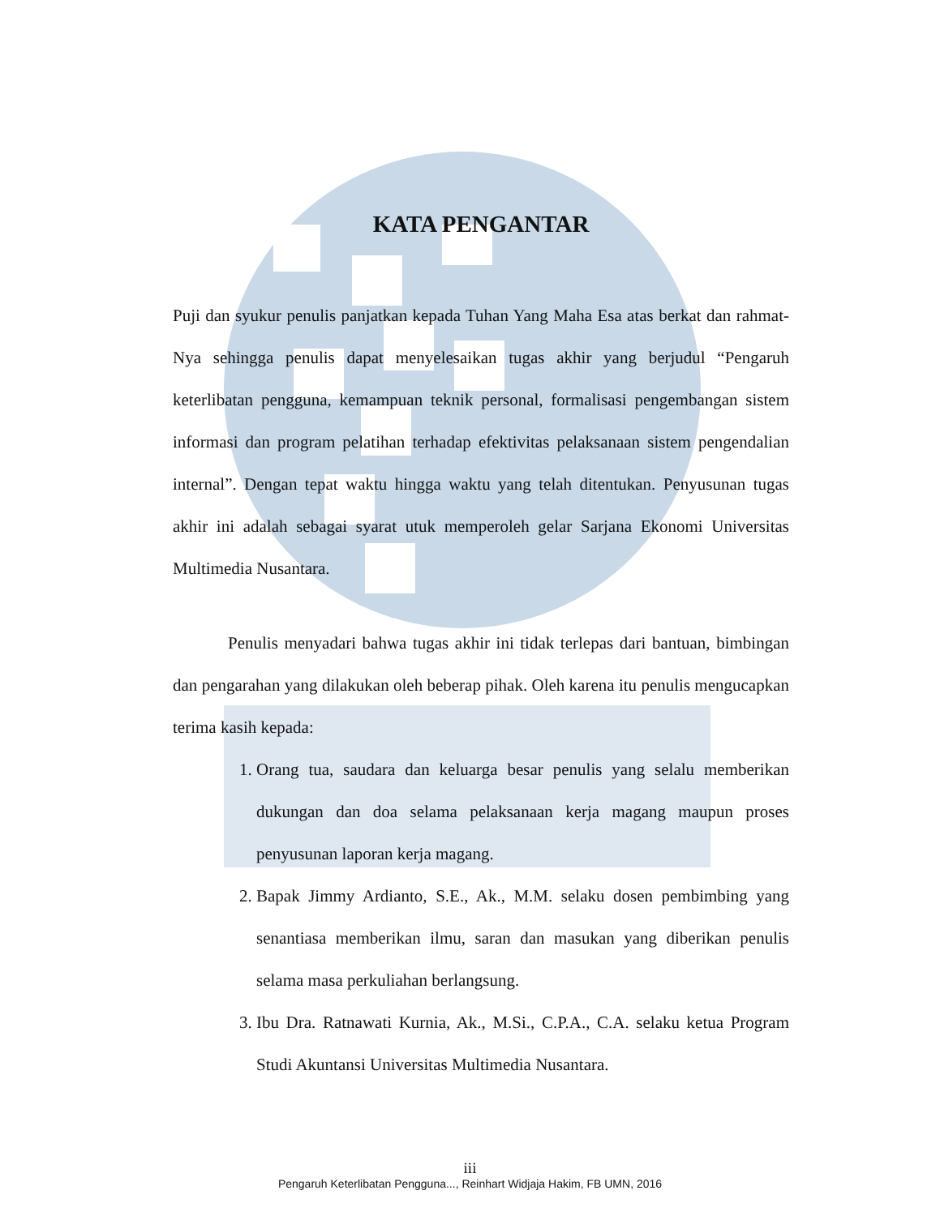KATA PENGANTAR
Puji dan syukur penulis panjatkan kepada Tuhan Yang Maha Esa atas berkat dan rahmat-Nya sehingga penulis dapat menyelesaikan tugas akhir yang berjudul “Pengaruh keterlibatan pengguna, kemampuan teknik personal, formalisasi pengembangan sistem informasi dan program pelatihan terhadap efektivitas pelaksanaan sistem pengendalian internal”. Dengan tepat waktu hingga waktu yang telah ditentukan. Penyusunan tugas akhir ini adalah sebagai syarat utuk memperoleh gelar Sarjana Ekonomi Universitas Multimedia Nusantara.
Penulis menyadari bahwa tugas akhir ini tidak terlepas dari bantuan, bimbingan dan pengarahan yang dilakukan oleh beberap pihak. Oleh karena itu penulis mengucapkan terima kasih kepada:
1. Orang tua, saudara dan keluarga besar penulis yang selalu memberikan dukungan dan doa selama pelaksanaan kerja magang maupun proses penyusunan laporan kerja magang.
2. Bapak Jimmy Ardianto, S.E., Ak., M.M. selaku dosen pembimbing yang senantiasa memberikan ilmu, saran dan masukan yang diberikan penulis selama masa perkuliahan berlangsung.
3. Ibu Dra. Ratnawati Kurnia, Ak., M.Si., C.P.A., C.A. selaku ketua Program Studi Akuntansi Universitas Multimedia Nusantara.
iii
Pengaruh Keterlibatan Pengguna..., Reinhart Widjaja Hakim, FB UMN, 2016